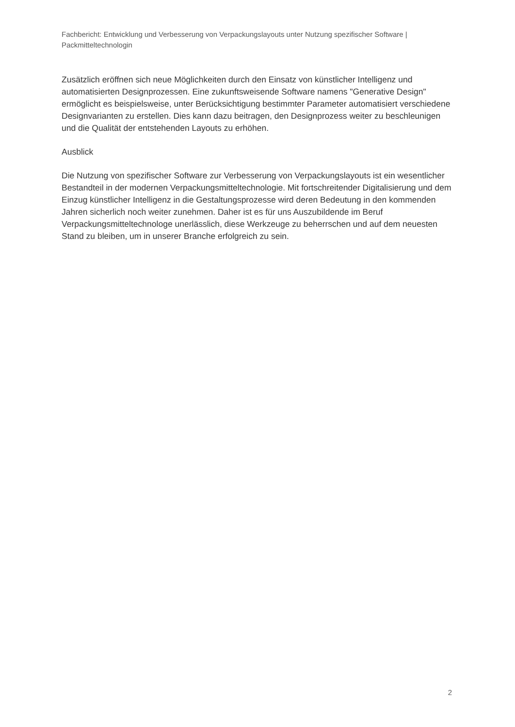Fachbericht: Entwicklung und Verbesserung von Verpackungslayouts unter Nutzung spezifischer Software | Packmitteltechnologin
Zusätzlich eröffnen sich neue Möglichkeiten durch den Einsatz von künstlicher Intelligenz und automatisierten Designprozessen. Eine zukunftsweisende Software namens "Generative Design" ermöglicht es beispielsweise, unter Berücksichtigung bestimmter Parameter automatisiert verschiedene Designvarianten zu erstellen. Dies kann dazu beitragen, den Designprozess weiter zu beschleunigen und die Qualität der entstehenden Layouts zu erhöhen.
Ausblick
Die Nutzung von spezifischer Software zur Verbesserung von Verpackungslayouts ist ein wesentlicher Bestandteil in der modernen Verpackungsmitteltechnologie. Mit fortschreitender Digitalisierung und dem Einzug künstlicher Intelligenz in die Gestaltungsprozesse wird deren Bedeutung in den kommenden Jahren sicherlich noch weiter zunehmen. Daher ist es für uns Auszubildende im Beruf Verpackungsmitteltechnologe unerlässlich, diese Werkzeuge zu beherrschen und auf dem neuesten Stand zu bleiben, um in unserer Branche erfolgreich zu sein.
2